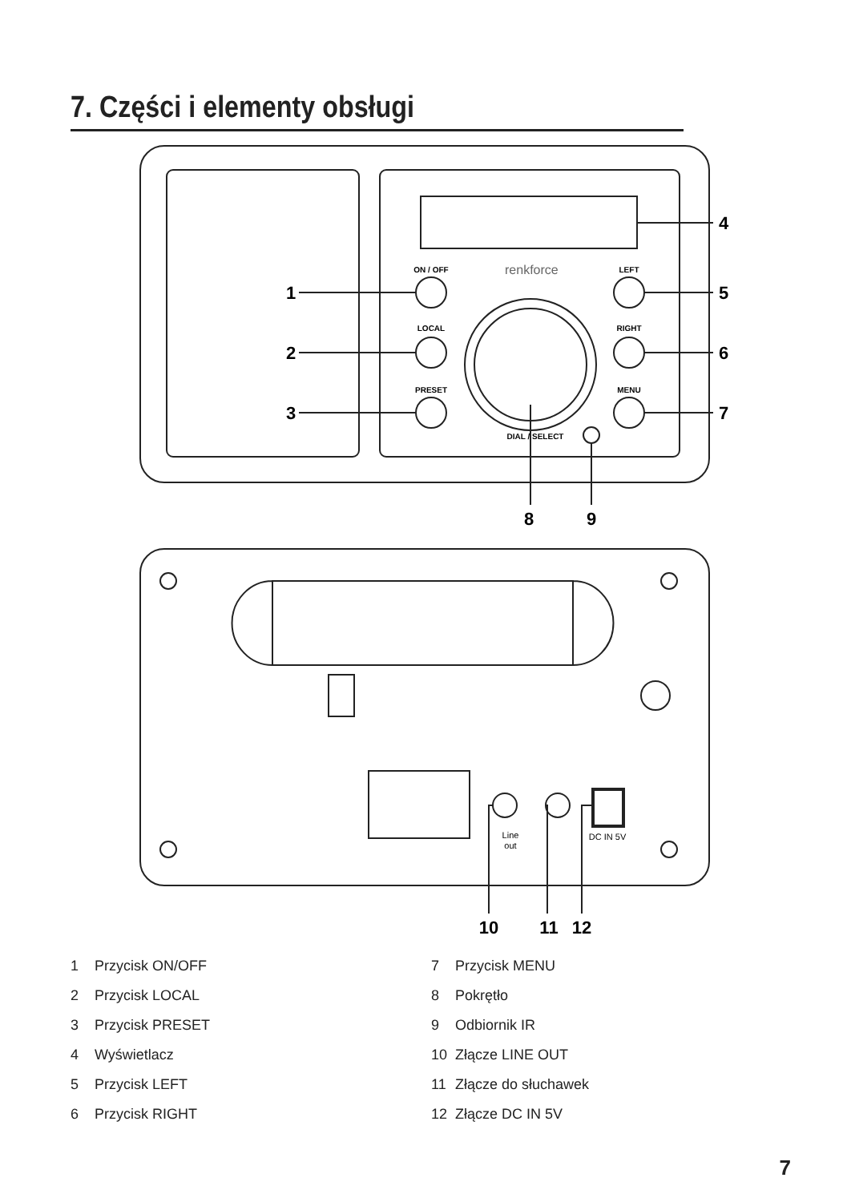7. Części i elementy obsługi
ON / OFF
LOCAL
PRESET
LEFT
RIGHT
MENU
DIAL / SELECT
renkforce
Line
out
DC IN 5V
1
2
3
4
5
6
7
8
9
10
11
12
1 Przycisk ON/OFF
2 Przycisk LOCAL
3 Przycisk PRESET
4 Wyświetlacz
5 Przycisk LEFT
6 Przycisk RIGHT
7 Przycisk MENU
8 Pokrętło
9 Odbiornik IR
10 Złącze LINE OUT
11 Złącze do słuchawek
12 Złącze DC IN 5V
7